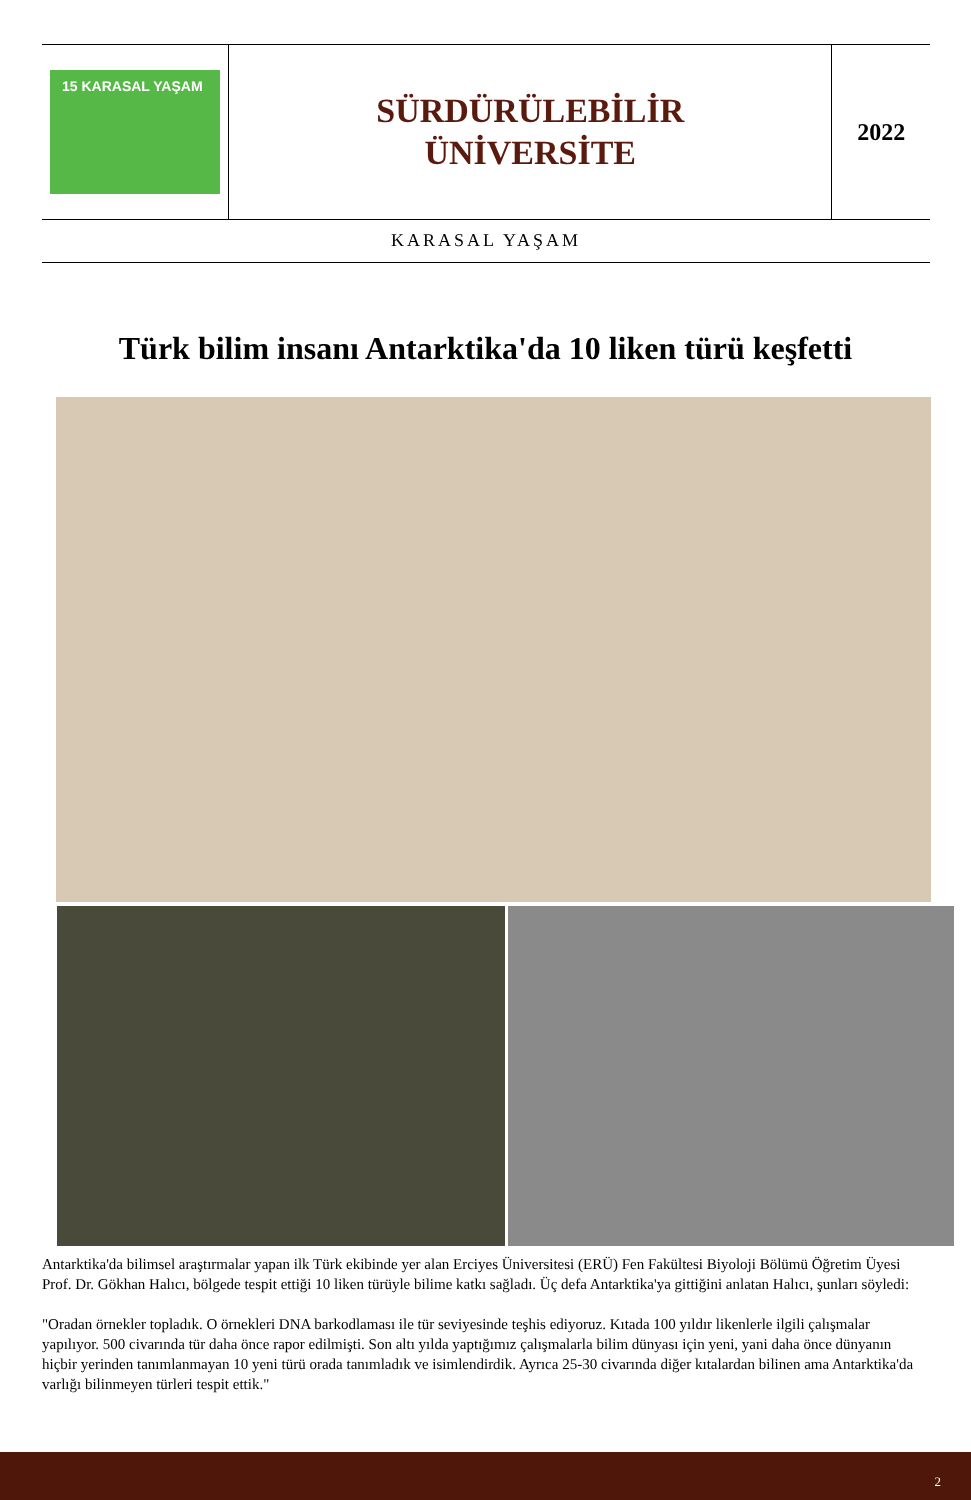| 15 KARASAL YAŞAM | SÜRDÜRÜLEBİLİR ÜNİVERSİTE | 2022 |
KARASAL YAŞAM
Türk bilim insanı Antarktika'da 10 liken türü keşfetti
Antarktika'da bilimsel araştırmalar yapan ilk Türk ekibinde yer alan Erciyes Üniversitesi (ERÜ) Fen Fakültesi Biyoloji Bölümü Öğretim Üyesi Prof. Dr. Gökhan Halıcı, bölgede tespit ettiği 10 liken türüyle bilime katkı sağladı. Üç defa Antarktika'ya gittiğini anlatan Halıcı, şunları söyledi:
"Oradan örnekler topladık. O örnekleri DNA barkodlaması ile tür seviyesinde teşhis ediyoruz. Kıtada 100 yıldır likenlerle ilgili çalışmalar yapılıyor. 500 civarında tür daha önce rapor edilmişti. Son altı yılda yaptığımız çalışmalarla bilim dünyası için yeni, yani daha önce dünyanın hiçbir yerinden tanımlanmayan 10 yeni türü orada tanımladık ve isimlendirdik. Ayrıca 25-30 civarında diğer kıtalardan bilinen ama Antarktika'da varlığı bilinmeyen türleri tespit ettik."
2